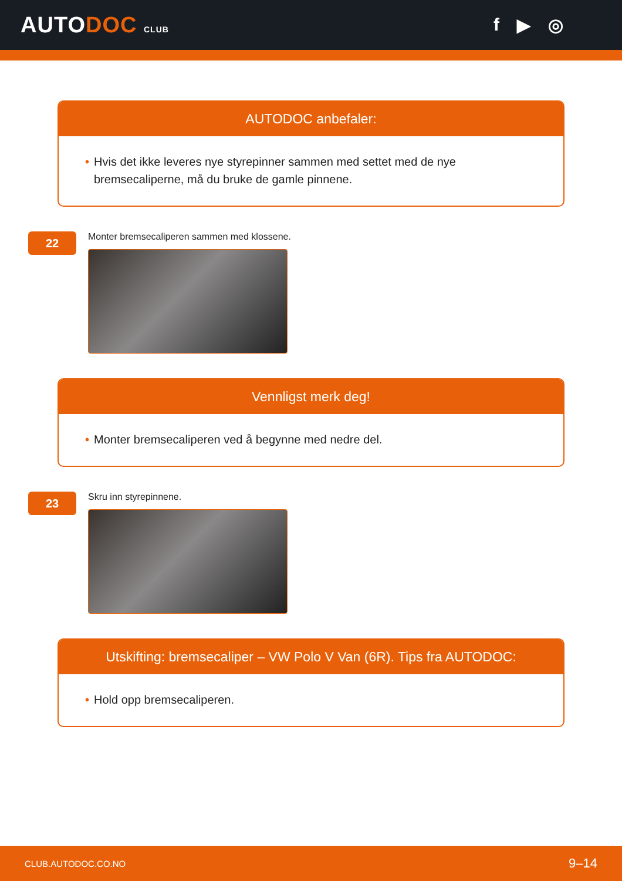AUTODOC CLUB
f ▶ ◎
AUTODOC anbefaler:
• Hvis det ikke leveres nye styrepinner sammen med settet med de nye bremsecaliperne, må du bruke de gamle pinnene.
22
Monter bremsecaliperen sammen med klossene.
Vennligst merk deg!
• Monter bremsecaliperen ved å begynne med nedre del.
23
Skru inn styrepinnene.
Utskifting: bremsecaliper – VW Polo V Van (6R). Tips fra AUTODOC:
• Hold opp bremsecaliperen.
CLUB.AUTODOC.CO.NO 9–14